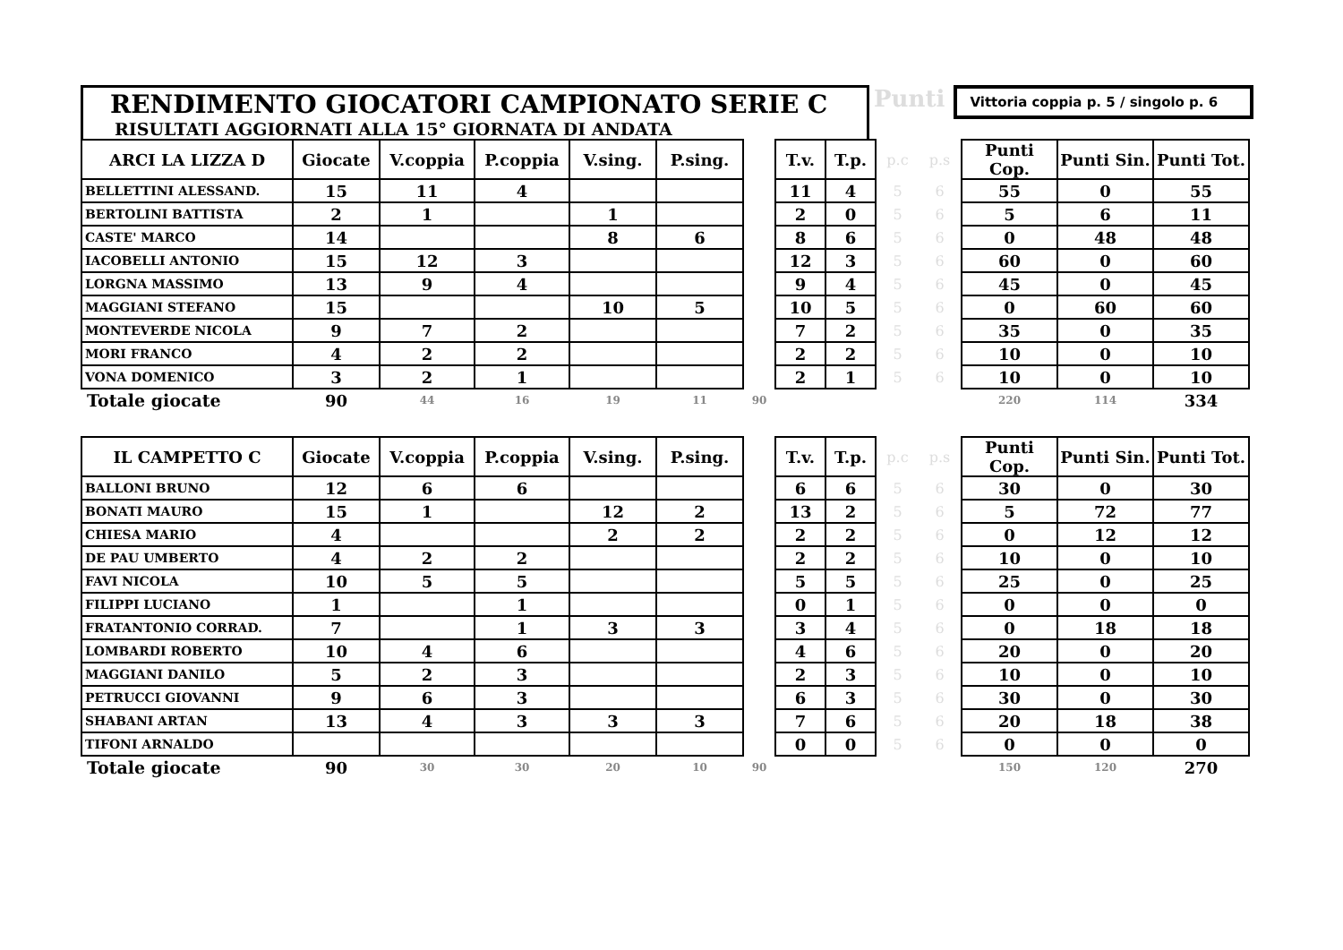RENDIMENTO GIOCATORI CAMPIONATO SERIE C
RISULTATI AGGIORNATI ALLA 15° GIORNATA DI ANDATA
Punti
Vittoria coppia p. 5 / singolo p. 6
| ARCI LA LIZZA D | Giocate | V.coppia | P.coppia | V.sing. | P.sing. | | T.v. | T.p. | p.c | p.s | Punti Cop. | Punti Sin. | Punti Tot. |
| --- | --- | --- | --- | --- | --- | --- | --- | --- | --- | --- | --- | --- | --- |
| BELLETTINI ALESSAND. | 15 | 11 | 4 | | | | 11 | 4 | 5 | 6 | 55 | 0 | 55 |
| BERTOLINI BATTISTA | 2 | 1 | | 1 | | | 2 | 0 | 5 | 6 | 5 | 6 | 11 |
| CASTE' MARCO | 14 | | | 8 | 6 | | 8 | 6 | 5 | 6 | 0 | 48 | 48 |
| IACOBELLI ANTONIO | 15 | 12 | 3 | | | | 12 | 3 | 5 | 6 | 60 | 0 | 60 |
| LORGNA MASSIMO | 13 | 9 | 4 | | | | 9 | 4 | 5 | 6 | 45 | 0 | 45 |
| MAGGIANI STEFANO | 15 | | | 10 | 5 | | 10 | 5 | 5 | 6 | 0 | 60 | 60 |
| MONTEVERDE NICOLA | 9 | 7 | 2 | | | | 7 | 2 | 5 | 6 | 35 | 0 | 35 |
| MORI FRANCO | 4 | 2 | 2 | | | | 2 | 2 | 5 | 6 | 10 | 0 | 10 |
| VONA DOMENICO | 3 | 2 | 1 | | | | 2 | 1 | 5 | 6 | 10 | 0 | 10 |
| Totale giocate | 90 | 44 | 16 | 19 | 11 | 90 | | | | | 220 | 114 | 334 |
| IL CAMPETTO C | Giocate | V.coppia | P.coppia | V.sing. | P.sing. | | T.v. | T.p. | p.c | p.s | Punti Cop. | Punti Sin. | Punti Tot. |
| BALLONI BRUNO | 12 | 6 | 6 | | | | 6 | 6 | 5 | 6 | 30 | 0 | 30 |
| BONATI MAURO | 15 | 1 | | 12 | 2 | | 13 | 2 | 5 | 6 | 5 | 72 | 77 |
| CHIESA MARIO | 4 | | | 2 | 2 | | 2 | 2 | 5 | 6 | 0 | 12 | 12 |
| DE PAU UMBERTO | 4 | 2 | 2 | | | | 2 | 2 | 5 | 6 | 10 | 0 | 10 |
| FAVI NICOLA | 10 | 5 | 5 | | | | 5 | 5 | 5 | 6 | 25 | 0 | 25 |
| FILIPPI LUCIANO | 1 | | 1 | | | | 0 | 1 | 5 | 6 | 0 | 0 | 0 |
| FRATANTONIO CORRAD. | 7 | | 1 | 3 | 3 | | 3 | 4 | 5 | 6 | 0 | 18 | 18 |
| LOMBARDI ROBERTO | 10 | 4 | 6 | | | | 4 | 6 | 5 | 6 | 20 | 0 | 20 |
| MAGGIANI DANILO | 5 | 2 | 3 | | | | 2 | 3 | 5 | 6 | 10 | 0 | 10 |
| PETRUCCI GIOVANNI | 9 | 6 | 3 | | | | 6 | 3 | 5 | 6 | 30 | 0 | 30 |
| SHABANI ARTAN | 13 | 4 | 3 | 3 | 3 | | 7 | 6 | 5 | 6 | 20 | 18 | 38 |
| TIFONI ARNALDO | | | | | | | 0 | 0 | 5 | 6 | 0 | 0 | 0 |
| Totale giocate | 90 | 30 | 30 | 20 | 10 | 90 | | | | | 150 | 120 | 270 |